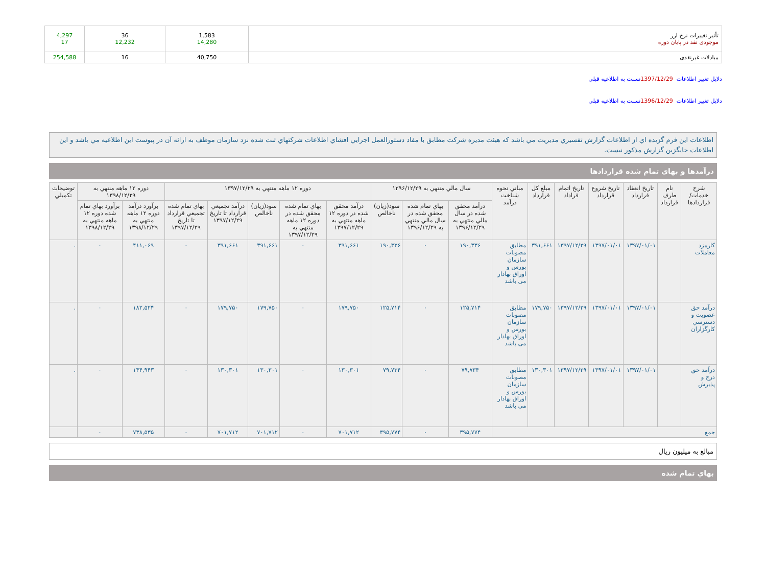| تأثير تغييرات نرخ ارز موجودی نقد در پایان دوره | 1,583 14,280 | 36 12,232 | 4,297 17 |
| مبادلات غیرنقدی | 40,750 | 16 | 254,588 |
دلایل تغییر اطلاعات 1397/12/29نسبت به اطلاعیه قبلی
دلایل تغییر اطلاعات 1396/12/29نسبت به اطلاعیه قبلی
اطلاعات اين فرم گزيده اي از اطلاعات گزارش تفسيري مديريت مي باشد که هيئت مديره شرکت مطابق با مفاد دستورالعمل اجرايي افشاي اطلاعات شرکتهاي ثبت شده نزد سازمان موظف به ارائه آن در پيوست اين اطلاعيه مي باشد و اين اطلاعات جايگزين گزارش مذکور نيست.
درآمدها و بهای تمام شده قراردادها
| شرح خدمات/ قراردادها | نام طرف قرارداد | تاریخ انعقاد قرارداد | تاریخ شروع قرارداد | تاریخ اتمام قراداد | مبلغ کل قرارداد | مباني نحوه شناخت درآمد | سال مالي منتهي به ۱۳۹۶/۱۲/۲۹ | | | دوره ۱۲ ماهه منتهي به ۱۳۹۷/۱۲/۲۹ | | | | | دوره ۱۲ ماهه منتهي به ۱۳۹۸/۱۲/۲۹ | | توضيحات تکميلي |
| --- | --- | --- | --- | --- | --- | --- | --- | --- | --- | --- | --- | --- | --- | --- | --- | --- | --- |
| | | | | | | | درآمد محقق شده در سال مالي منتهي به ۱۳۹۶/۱۲/۲۹ | بهاي تمام شده محقق شده در سال مالي منتهي به ۱۳۹۶/۱۲/۲۹ | سود(زيان) ناخالص | درآمد محقق شده در دوره ۱۲ ماهه منتهي به ۱۳۹۷/۱۲/۲۹ | بهاي تمام شده محقق شده در دوره ۱۲ ماهه منتهي به ۱۳۹۷/۱۲/۲۹ | سود(زيان) ناخالص | درآمد تجميعي قرارداد تا تاريخ ۱۳۹۷/۱۲/۲۹ | بهاي تمام شده تجميعي قرارداد تا تاريخ ۱۳۹۷/۱۲/۲۹ | برآورد درآمد دوره ۱۲ ماهه منتهي به ۱۳۹۸/۱۲/۲۹ | برآورد بهاي تمام شده دوره ۱۲ ماهه منتهي به ۱۳۹۸/۱۲/۲۹ | |
| کارمزد معاملات | | ۱۳۹۷/۰۱/۰۱ | ۱۳۹۷/۰۱/۰۱ | ۱۳۹۷/۱۲/۲۹ | ۳۹۱,۶۶۱ | مطابق مصوبات سازمان بورس و اوراق بهادار می باشد | ۱۹۰,۳۳۶ | ۰ | ۱۹۰,۳۳۶ | ۳۹۱,۶۶۱ | ۰ | ۳۹۱,۶۶۱ | ۳۹۱,۶۶۱ | ۰ | ۴۱۱,۰۶۹ | ۰ | . |
| درآمد حق عضویت و دسترسي کارگزاران | | ۱۳۹۷/۰۱/۰۱ | ۱۳۹۷/۰۱/۰۱ | ۱۳۹۷/۱۲/۲۹ | ۱۷۹,۷۵۰ | مطابق مصوبات سازمان بورس و اوراق بهادار می باشد | ۱۲۵,۷۱۴ | ۰ | ۱۲۵,۷۱۴ | ۱۷۹,۷۵۰ | ۰ | ۱۷۹,۷۵۰ | ۱۷۹,۷۵۰ | ۰ | ۱۸۲,۵۲۴ | ۰ | . |
| درآمد حق درج و پذيرش | | ۱۳۹۷/۰۱/۰۱ | ۱۳۹۷/۰۱/۰۱ | ۱۳۹۷/۱۲/۲۹ | ۱۳۰,۳۰۱ | مطابق مصوبات سازمان بورس و اوراق بهادار می باشد | ۷۹,۷۳۴ | ۰ | ۷۹,۷۳۴ | ۱۳۰,۳۰۱ | ۰ | ۱۳۰,۳۰۱ | ۱۳۰,۳۰۱ | ۰ | ۱۴۴,۹۴۳ | ۰ | . |
| جمع | | | | | | | ۳۹۵,۷۷۴ | ۰ | ۳۹۵,۷۷۴ | ۷۰۱,۷۱۲ | ۰ | ۷۰۱,۷۱۲ | ۷۰۱,۷۱۲ | ۰ | ۷۳۸,۵۳۵ | ۰ | |
مبالغ به میلیون ریال
بهاي تمام شده